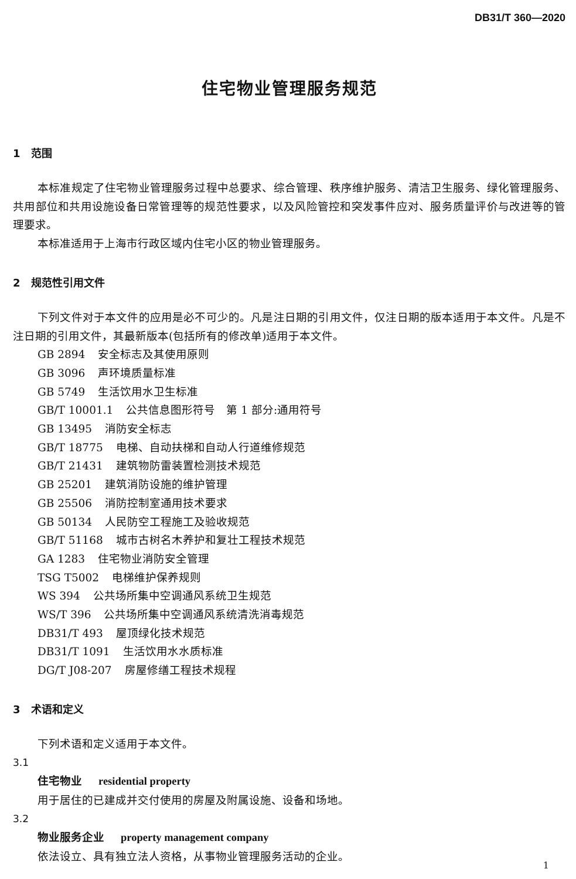DB31/T 360—2020
住宅物业管理服务规范
1 范围
本标准规定了住宅物业管理服务过程中总要求、综合管理、秩序维护服务、清洁卫生服务、绿化管理服务、共用部位和共用设施设备日常管理等的规范性要求，以及风险管控和突发事件应对、服务质量评价与改进等的管理要求。
本标准适用于上海市行政区域内住宅小区的物业管理服务。
2 规范性引用文件
下列文件对于本文件的应用是必不可少的。凡是注日期的引用文件，仅注日期的版本适用于本文件。凡是不注日期的引用文件，其最新版本(包括所有的修改单)适用于本文件。
GB 2894 安全标志及其使用原则
GB 3096 声环境质量标准
GB 5749 生活饮用水卫生标准
GB/T 10001.1 公共信息图形符号　第 1 部分:通用符号
GB 13495 消防安全标志
GB/T 18775 电梯、自动扶梯和自动人行道维修规范
GB/T 21431 建筑物防雷装置检测技术规范
GB 25201 建筑消防设施的维护管理
GB 25506 消防控制室通用技术要求
GB 50134 人民防空工程施工及验收规范
GB/T 51168 城市古树名木养护和复壮工程技术规范
GA 1283 住宅物业消防安全管理
TSG T5002 电梯维护保养规则
WS 394 公共场所集中空调通风系统卫生规范
WS/T 396 公共场所集中空调通风系统清洗消毒规范
DB31/T 493 屋顶绿化技术规范
DB31/T 1091 生活饮用水水质标准
DG/T J08-207 房屋修缮工程技术规程
3 术语和定义
下列术语和定义适用于本文件。
3.1
住宅物业 residential property
用于居住的已建成并交付使用的房屋及附属设施、设备和场地。
3.2
物业服务企业 property management company
依法设立、具有独立法人资格，从事物业管理服务活动的企业。
1